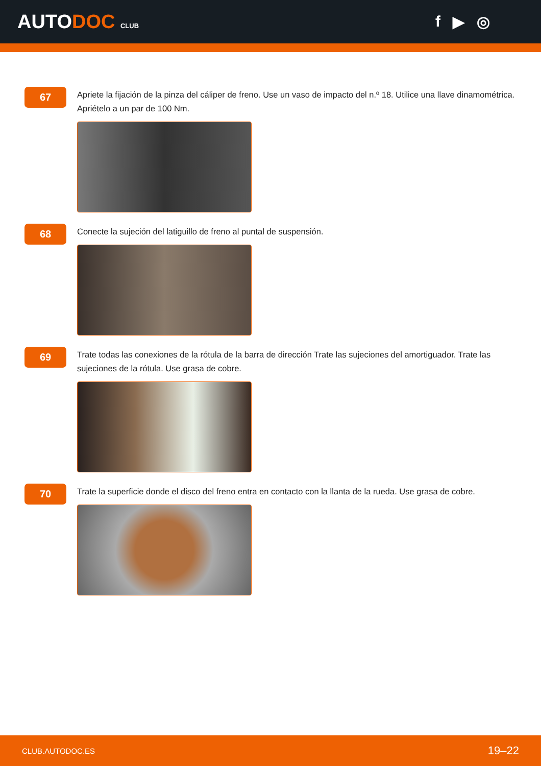AUTODOC CLUB
f ▶ ◎
67
Apriete la fijación de la pinza del cáliper de freno. Use un vaso de impacto del n.º 18. Utilice una llave dinamométrica. Apriételo a un par de 100 Nm.
68
Conecte la sujeción del latiguillo de freno al puntal de suspensión.
69
Trate todas las conexiones de la rótula de la barra de dirección Trate las sujeciones del amortiguador. Trate las sujeciones de la rótula. Use grasa de cobre.
70
Trate la superficie donde el disco del freno entra en contacto con la llanta de la rueda. Use grasa de cobre.
CLUB.AUTODOC.ES 19–22